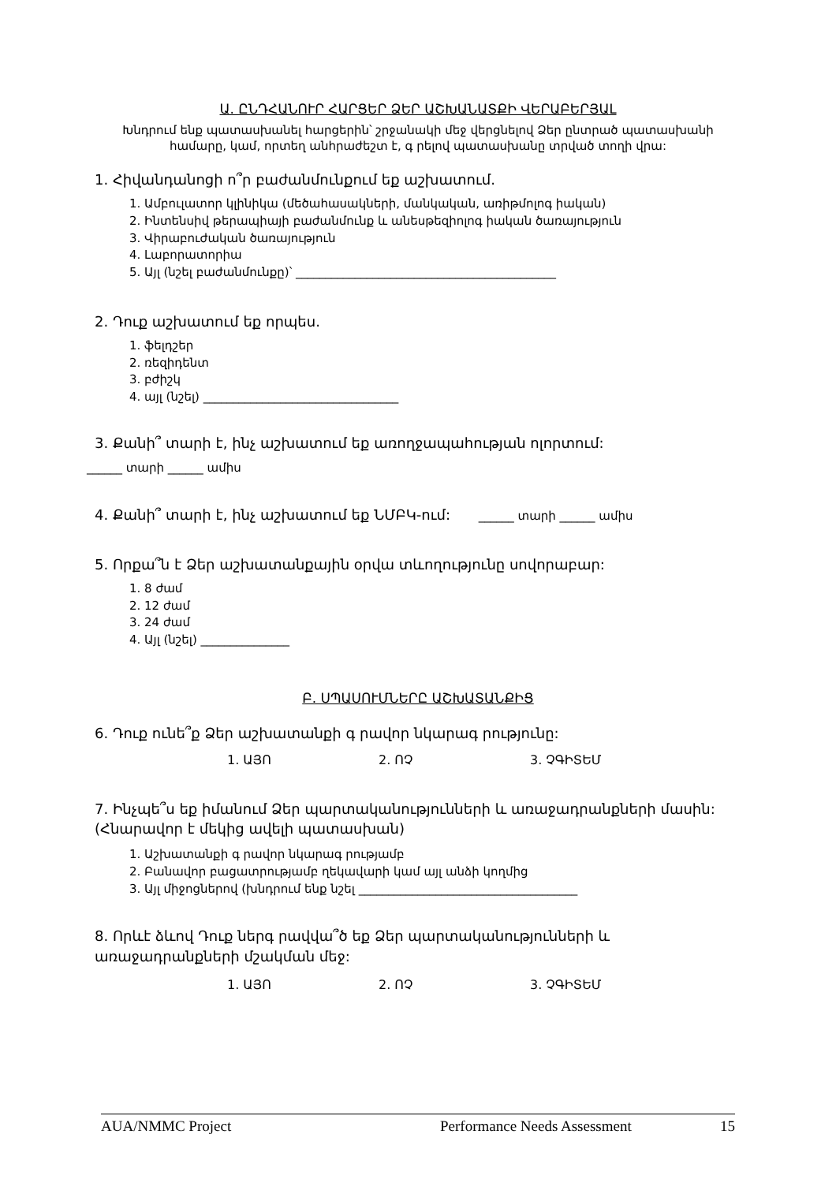Ա. ԸՆԴՀԱՆՈՒՐ ՀԱՐՑԵՐ ՁԵՐ ԱՇԽԱՆԱՏՔԻ ՎԵՐԱԲԵՐՅԱԼ
Խնդրում ենք պատասխանել հարցերին՝ շրջանակի մեջ վերցնելով Ձեր ընտրած պատասխանի համարը, կամ, որտեղ անհրաժեշտ է, գ րելով պատասխանը տրված տողի վրա:
1. Հիվանդանոցի ո՞ր բաժանմունքում եք աշխատում.
1. Ամբուլատոր կլինիկա (մեծահասակների, մանկական, առիթմոլոգ իական)
2. Ինտենսիվ թերապիայի բաժանմունք և անեսթեզիոլոգ իական ծառայություն
3. Վիրաբուժական ծառայություն
4. Լաբորատորիա
5. Այլ (նշել բաժանմունքը)՝ ____________________________________________
2. Դուք աշխատում եք որպես.
1. ֆելդշեր
2. ռեզիդենտ
3. բժիշկ
4. այլ (նշել) _________________________________
3. Քանի՞ տարի է, ինչ աշխատում եք առողջապահության ոլորտում:
______ տարի ______ ամիս
4. Քանի՞ տարի է, ինչ աշխատում եք ՆՄԲԿ-ում: ______ տարի ______ ամիս
5. Որքա՞ն է Ձեր աշխատանքային օրվա տևողությունը սովորաբար:
1. 8 ժամ
2. 12 ժամ
3. 24 ժամ
4. Այլ (նշել) _______________
Բ. ՍՊԱՍՈՒՄՆԵՐԸ ԱՇԽԱՏԱՆՔԻՑ
6. Դուք ունե՞ք Ձեր աշխատանքի գ րավոր նկարագ րությունը:
1. ԱՅՈ 2. ՈՉ 3. ՉԳԻՏԵՄ
7. Ինչպե՞ս եք իմանում Ձեր պարտականությունների և առաջադրանքների մասին: (Հնարավոր է մեկից ավելի պատասխան)
1. Աշխատանքի գ րավոր նկարագ րությամբ
2. Բանավոր բացատրությամբ ղեկավարի կամ այլ անձի կողմից
3. Այլ միջոցներով (խնդրում ենք նշել _____________________________________
8. Որևէ ձևով Դուք ներգ րավվա՞ծ եք Ձեր պարտականությունների և առաջադրանքների մշակման մեջ:
1. ԱՅՈ 2. ՈՉ 3. ՉԳԻՏԵՄ
AUA/NMMC Project Performance Needs Assessment 15